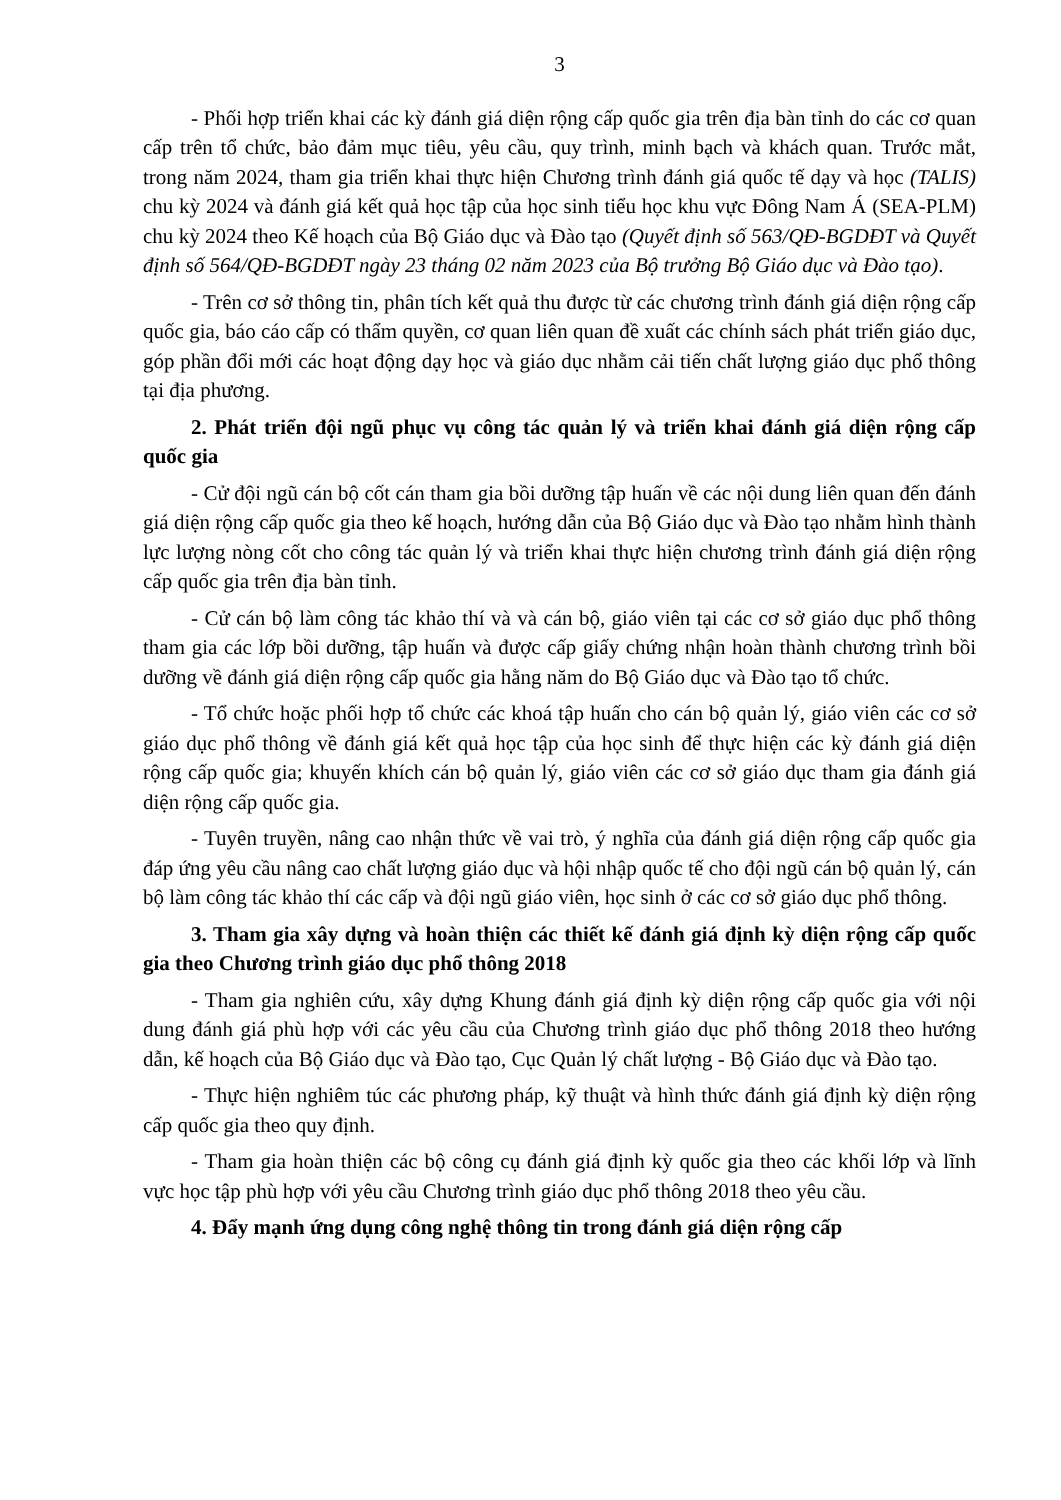3
- Phối hợp triển khai các kỳ đánh giá diện rộng cấp quốc gia trên địa bàn tỉnh do các cơ quan cấp trên tổ chức, bảo đảm mục tiêu, yêu cầu, quy trình, minh bạch và khách quan. Trước mắt, trong năm 2024, tham gia triển khai thực hiện Chương trình đánh giá quốc tế dạy và học (TALIS) chu kỳ 2024 và đánh giá kết quả học tập của học sinh tiểu học khu vực Đông Nam Á (SEA-PLM) chu kỳ 2024 theo Kế hoạch của Bộ Giáo dục và Đào tạo (Quyết định số 563/QĐ-BGDĐT và Quyết định số 564/QĐ-BGDĐT ngày 23 tháng 02 năm 2023 của Bộ trưởng Bộ Giáo dục và Đào tạo).
- Trên cơ sở thông tin, phân tích kết quả thu được từ các chương trình đánh giá diện rộng cấp quốc gia, báo cáo cấp có thẩm quyền, cơ quan liên quan đề xuất các chính sách phát triển giáo dục, góp phần đổi mới các hoạt động dạy học và giáo dục nhằm cải tiến chất lượng giáo dục phổ thông tại địa phương.
2. Phát triển đội ngũ phục vụ công tác quản lý và triển khai đánh giá diện rộng cấp quốc gia
- Cử đội ngũ cán bộ cốt cán tham gia bồi dưỡng tập huấn về các nội dung liên quan đến đánh giá diện rộng cấp quốc gia theo kế hoạch, hướng dẫn của Bộ Giáo dục và Đào tạo nhằm hình thành lực lượng nòng cốt cho công tác quản lý và triển khai thực hiện chương trình đánh giá diện rộng cấp quốc gia trên địa bàn tỉnh.
- Cử cán bộ làm công tác khảo thí và và cán bộ, giáo viên tại các cơ sở giáo dục phổ thông tham gia các lớp bồi dưỡng, tập huấn và được cấp giấy chứng nhận hoàn thành chương trình bồi dưỡng về đánh giá diện rộng cấp quốc gia hằng năm do Bộ Giáo dục và Đào tạo tổ chức.
- Tổ chức hoặc phối hợp tổ chức các khoá tập huấn cho cán bộ quản lý, giáo viên các cơ sở giáo dục phổ thông về đánh giá kết quả học tập của học sinh để thực hiện các kỳ đánh giá diện rộng cấp quốc gia; khuyến khích cán bộ quản lý, giáo viên các cơ sở giáo dục tham gia đánh giá diện rộng cấp quốc gia.
- Tuyên truyền, nâng cao nhận thức về vai trò, ý nghĩa của đánh giá diện rộng cấp quốc gia đáp ứng yêu cầu nâng cao chất lượng giáo dục và hội nhập quốc tế cho đội ngũ cán bộ quản lý, cán bộ làm công tác khảo thí các cấp và đội ngũ giáo viên, học sinh ở các cơ sở giáo dục phổ thông.
3. Tham gia xây dựng và hoàn thiện các thiết kế đánh giá định kỳ diện rộng cấp quốc gia theo Chương trình giáo dục phổ thông 2018
- Tham gia nghiên cứu, xây dựng Khung đánh giá định kỳ diện rộng cấp quốc gia với nội dung đánh giá phù hợp với các yêu cầu của Chương trình giáo dục phổ thông 2018 theo hướng dẫn, kế hoạch của Bộ Giáo dục và Đào tạo, Cục Quản lý chất lượng - Bộ Giáo dục và Đào tạo.
- Thực hiện nghiêm túc các phương pháp, kỹ thuật và hình thức đánh giá định kỳ diện rộng cấp quốc gia theo quy định.
- Tham gia hoàn thiện các bộ công cụ đánh giá định kỳ quốc gia theo các khối lớp và lĩnh vực học tập phù hợp với yêu cầu Chương trình giáo dục phổ thông 2018 theo yêu cầu.
4. Đẩy mạnh ứng dụng công nghệ thông tin trong đánh giá diện rộng cấp